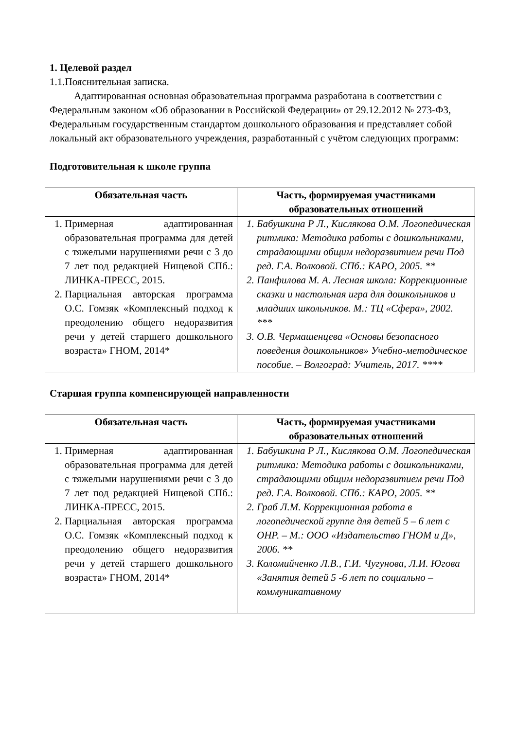1. Целевой раздел
1.1.Пояснительная записка.
Адаптированная основная образовательная программа разработана в соответствии с Федеральным законом «Об образовании в Российской Федерации» от 29.12.2012 № 273-ФЗ, Федеральным государственным стандартом дошкольного образования и представляет собой локальный акт образовательного учреждения, разработанный с учётом следующих программ:
Подготовительная к школе группа
| Обязательная часть | Часть, формируемая участниками образовательных отношений |
| --- | --- |
| 1. Примерная адаптированная образовательная программа для детей с тяжелыми нарушениями речи с 3 до 7 лет под редакцией Нищевой СПб.: ЛИНКА-ПРЕСС, 2015. 2. Парциальная авторская программа О.С. Гомзяк «Комплексный подход к преодолению общего недоразвития речи у детей старшего дошкольного возраста» ГНОМ, 2014* | 1. Бабушкина Р Л., Кислякова О.М. Логопедическая ритмика: Методика работы с дошкольниками, страдающими общим недоразвитием речи Под ред. Г.А. Волковой. СПб.: КАРО, 2005. ** 2. Панфилова М. А. Лесная школа: Коррекционные сказки и настольная игра для дошкольников и младших школьников. М.: ТЦ «Сфера», 2002. *** 3. О.В. Чермашенцева «Основы безопасного поведения дошкольников» Учебно-методическое пособие. – Волгоград: Учитель, 2017. **** |
Старшая группа компенсирующей направленности
| Обязательная часть | Часть, формируемая участниками образовательных отношений |
| --- | --- |
| 1. Примерная адаптированная образовательная программа для детей с тяжелыми нарушениями речи с 3 до 7 лет под редакцией Нищевой СПб.: ЛИНКА-ПРЕСС, 2015. 2. Парциальная авторская программа О.С. Гомзяк «Комплексный подход к преодолению общего недоразвития речи у детей старшего дошкольного возраста» ГНОМ, 2014* | 1. Бабушкина Р Л., Кислякова О.М. Логопедическая ритмика: Методика работы с дошкольниками, страдающими общим недоразвитием речи Под ред. Г.А. Волковой. СПб.: КАРО, 2005. ** 2. Граб Л.М. Коррекционная работа в логопедической группе для детей 5 – 6 лет с ОНР. – М.: ООО «Издательство ГНОМ и Д», 2006. ** 3. Коломийченко Л.В., Г.И. Чугунова, Л.И. Югова «Занятия детей 5 -6 лет по социально – коммуникативному |